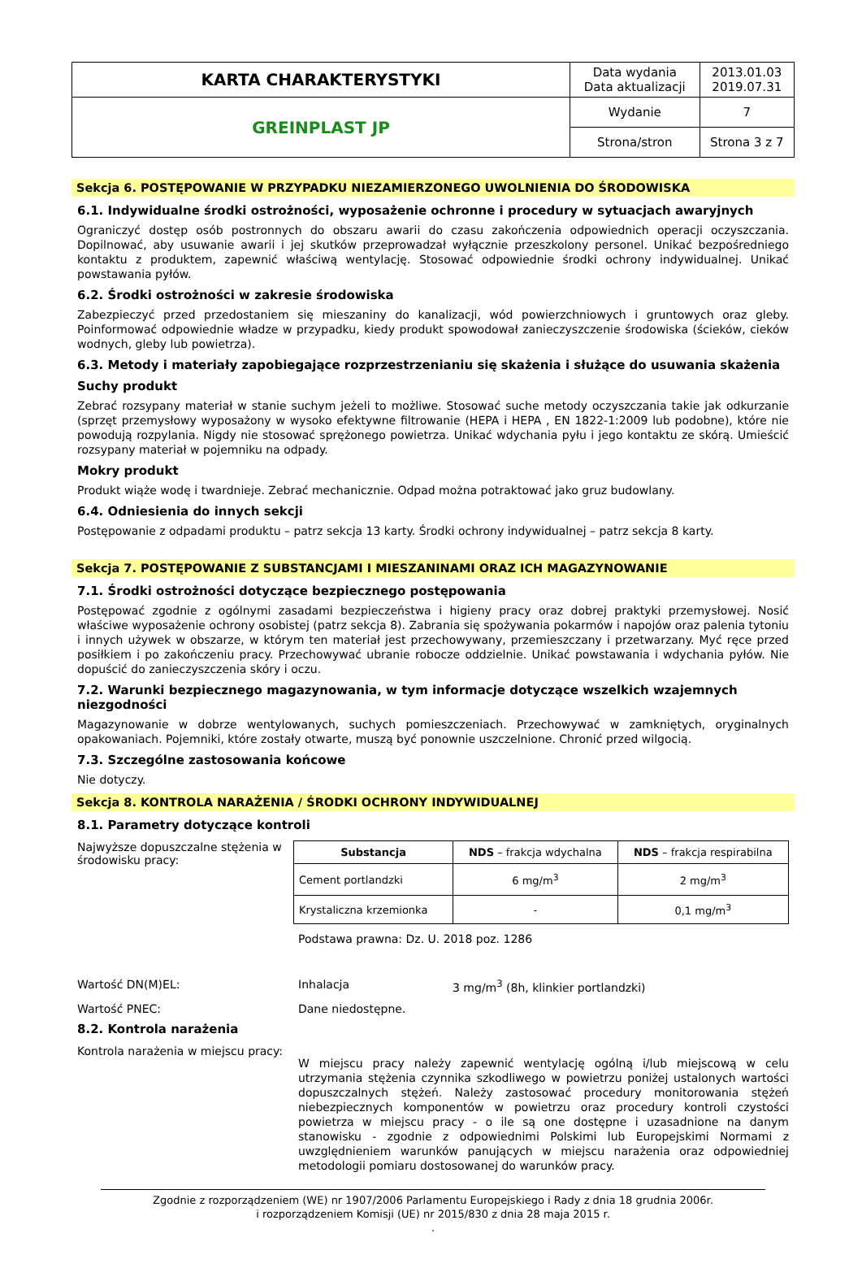| KARTA CHARAKTERYSTYKI | Data wydania Data aktualizacji | 2013.01.03 2019.07.31 |
| GREINPLAST JP | Wydanie | 7 |
| | Strona/stron | Strona 3 z 7 |
Sekcja 6. POSTĘPOWANIE W PRZYPADKU NIEZAMIERZONEGO UWOLNIENIA DO ŚRODOWISKA
6.1. Indywidualne środki ostrożności, wyposażenie ochronne i procedury w sytuacjach awaryjnych
Ograniczyć dostęp osób postronnych do obszaru awarii do czasu zakończenia odpowiednich operacji oczyszczania. Dopilnować, aby usuwanie awarii i jej skutków przeprowadzał wyłącznie przeszkolony personel. Unikać bezpośredniego kontaktu z produktem, zapewnić właściwą wentylację. Stosować odpowiednie środki ochrony indywidualnej. Unikać powstawania pyłów.
6.2. Środki ostrożności w zakresie środowiska
Zabezpieczyć przed przedostaniem się mieszaniny do kanalizacji, wód powierzchniowych i gruntowych oraz gleby. Poinformować odpowiednie władze w przypadku, kiedy produkt spowodował zanieczyszczenie środowiska (ścieków, cieków wodnych, gleby lub powietrza).
6.3. Metody i materiały zapobiegające rozprzestrzenianiu się skażenia i służące do usuwania skażenia
Suchy produkt
Zebrać rozsypany materiał w stanie suchym jeżeli to możliwe. Stosować suche metody oczyszczania takie jak odkurzanie (sprzęt przemysłowy wyposażony w wysoko efektywne filtrowanie (HEPA i HEPA , EN 1822-1:2009 lub podobne), które nie powodują rozpylania. Nigdy nie stosować sprężonego powietrza. Unikać wdychania pyłu i jego kontaktu ze skórą. Umieścić rozsypany materiał w pojemniku na odpady.
Mokry produkt
Produkt wiąże wodę i twardnieje. Zebrać mechanicznie. Odpad można potraktować jako gruz budowlany.
6.4. Odniesienia do innych sekcji
Postępowanie z odpadami produktu – patrz sekcja 13 karty. Środki ochrony indywidualnej – patrz sekcja 8 karty.
Sekcja 7. POSTĘPOWANIE Z SUBSTANCJAMI I MIESZANINAMI ORAZ ICH MAGAZYNOWANIE
7.1. Środki ostrożności dotyczące bezpiecznego postępowania
Postępować zgodnie z ogólnymi zasadami bezpieczeństwa i higieny pracy oraz dobrej praktyki przemysłowej. Nosić właściwe wyposażenie ochrony osobistej (patrz sekcja 8). Zabrania się spożywania pokarmów i napojów oraz palenia tytoniu i innych używek w obszarze, w którym ten materiał jest przechowywany, przemieszczany i przetwarzany. Myć ręce przed posiłkiem i po zakończeniu pracy. Przechowywać ubranie robocze oddzielnie. Unikać powstawania i wdychania pyłów. Nie dopuścić do zanieczyszczenia skóry i oczu.
7.2. Warunki bezpiecznego magazynowania, w tym informacje dotyczące wszelkich wzajemnych niezgodności
Magazynowanie w dobrze wentylowanych, suchych pomieszczeniach. Przechowywać w zamkniętych, oryginalnych opakowaniach. Pojemniki, które zostały otwarte, muszą być ponownie uszczelnione. Chronić przed wilgocią.
7.3. Szczególne zastosowania końcowe
Nie dotyczy.
Sekcja 8. KONTROLA NARAŻENIA / ŚRODKI OCHRONY INDYWIDUALNEJ
8.1. Parametry dotyczące kontroli
Najwyższe dopuszczalne stężenia w środowisku pracy:
| Substancja | NDS – frakcja wdychalna | NDS – frakcja respirabilna |
| --- | --- | --- |
| Cement portlandzki | 6 mg/m<sup>3</sup> | 2 mg/m<sup>3</sup> |
| Krystaliczna krzemionka | - | 0,1 mg/m<sup>3</sup> |
Podstawa prawna: Dz. U. 2018 poz. 1286
Wartość DN(M)EL: Inhalacja 3 mg/m<sup>3</sup> (8h, klinkier portlandzki)
Wartość PNEC: Dane niedostępne.
8.2. Kontrola narażenia
Kontrola narażenia w miejscu pracy:
W miejscu pracy należy zapewnić wentylację ogólną i/lub miejscową w celu utrzymania stężenia czynnika szkodliwego w powietrzu poniżej ustalonych wartości dopuszczalnych stężeń. Należy zastosować procedury monitorowania stężeń niebezpiecznych komponentów w powietrzu oraz procedury kontroli czystości powietrza w miejscu pracy - o ile są one dostępne i uzasadnione na danym stanowisku - zgodnie z odpowiednimi Polskimi lub Europejskimi Normami z uwzględnieniem warunków panujących w miejscu narażenia oraz odpowiedniej metodologii pomiaru dostosowanej do warunków pracy.
Zgodnie z rozporządzeniem (WE) nr 1907/2006 Parlamentu Europejskiego i Rady z dnia 18 grudnia 2006r.
i rozporządzeniem Komisji (UE) nr 2015/830 z dnia 28 maja 2015 r.
.